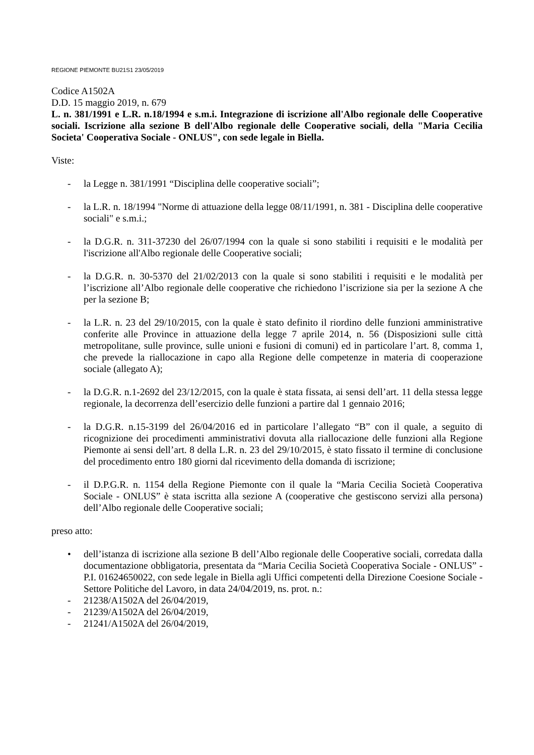REGIONE PIEMONTE BU21S1 23/05/2019
Codice A1502A
D.D. 15 maggio 2019, n. 679
L. n. 381/1991 e L.R. n.18/1994 e s.m.i. Integrazione di iscrizione all'Albo regionale delle Cooperative sociali. Iscrizione alla sezione B dell'Albo regionale delle Cooperative sociali, della "Maria Cecilia Societa' Cooperativa Sociale - ONLUS", con sede legale in Biella.
Viste:
- la Legge n. 381/1991 “Disciplina delle cooperative sociali”;
- la L.R. n. 18/1994 "Norme di attuazione della legge 08/11/1991, n. 381 - Disciplina delle cooperative sociali" e s.m.i.;
- la D.G.R. n. 311-37230 del 26/07/1994 con la quale si sono stabiliti i requisiti e le modalità per l'iscrizione all'Albo regionale delle Cooperative sociali;
- la D.G.R. n. 30-5370 del 21/02/2013 con la quale si sono stabiliti i requisiti e le modalità per l’iscrizione all’Albo regionale delle cooperative che richiedono l’iscrizione sia per la sezione A che per la sezione B;
- la L.R. n. 23 del 29/10/2015, con la quale è stato definito il riordino delle funzioni amministrative conferite alle Province in attuazione della legge 7 aprile 2014, n. 56 (Disposizioni sulle città metropolitane, sulle province, sulle unioni e fusioni di comuni) ed in particolare l’art. 8, comma 1, che prevede la riallocazione in capo alla Regione delle competenze in materia di cooperazione sociale (allegato A);
- la D.G.R. n.1-2692 del 23/12/2015, con la quale è stata fissata, ai sensi dell’art. 11 della stessa legge regionale, la decorrenza dell’esercizio delle funzioni a partire dal 1 gennaio 2016;
- la D.G.R. n.15-3199 del 26/04/2016 ed in particolare l’allegato “B” con il quale, a seguito di ricognizione dei procedimenti amministrativi dovuta alla riallocazione delle funzioni alla Regione Piemonte ai sensi dell’art. 8 della L.R. n. 23 del 29/10/2015, è stato fissato il termine di conclusione del procedimento entro 180 giorni dal ricevimento della domanda di iscrizione;
- il D.P.G.R. n. 1154 della Regione Piemonte con il quale la “Maria Cecilia Società Cooperativa Sociale - ONLUS” è stata iscritta alla sezione A (cooperative che gestiscono servizi alla persona) dell’Albo regionale delle Cooperative sociali;
preso atto:
• dell’istanza di iscrizione alla sezione B dell’Albo regionale delle Cooperative sociali, corredata dalla documentazione obbligatoria, presentata da “Maria Cecilia Società Cooperativa Sociale - ONLUS” - P.I. 01624650022, con sede legale in Biella agli Uffici competenti della Direzione Coesione Sociale - Settore Politiche del Lavoro, in data 24/04/2019, ns. prot. n.:
- 21238/A1502A del 26/04/2019,
- 21239/A1502A del 26/04/2019,
- 21241/A1502A del 26/04/2019,